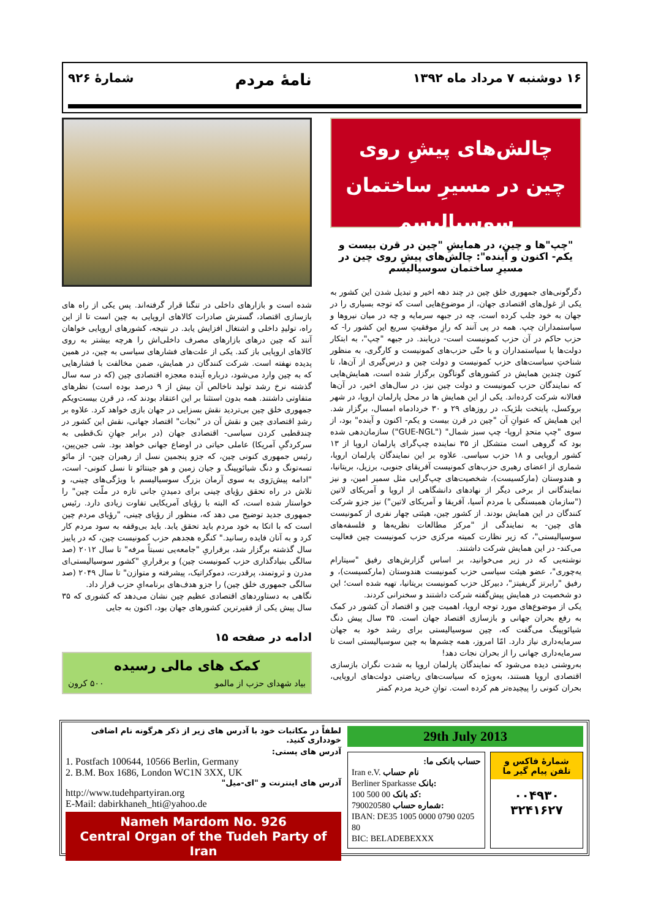۱۶ دوشنبه ۷ مرداد ماه ۱۳۹۲
نامهٔ مردم
شمارهٔ ۹۲۶
چالش‌های پیشِ روی چین در مسیرِ ساختمان سوسیالیسم
"چپ"ها و چین، در همایشِ "چین در قرن بیست و یکم- اکنون و آینده": چالش‌های پیشِ روی چین در مسیرِ ساختمان سوسیالیسم
دگرگونی‌های جمهوری خلق چین در چند دهه اخیر و تبدیل شدن این کشور به یکی از غول‌های اقتصادی جهان، از موضوع‌هایی است که توجه بسیاری را در جهان به خود جلب کرده است، چه در جبهه سرمایه و چه در میان نیروها و سیاستمداران چپ. همه در پی آنند که رازِ موفقیتِ سریع این کشور را- که حزب حاکم در آن حزب کمونیست است- دریابند. در جبهه "چپ"، به ابتکار دولت‌ها یا سیاستمداران و یا حتّی حزب‌های کمونیست و کارگری، به منظور شناختِ سیاست‌های حزب کمونیست و دولت چین و درس‌گیری از آن‌ها، تا کنون چندین همایش در کشورهای گوناگون برگزار شده است، همایش‌هایی که نمایندگان حزب کمونیست و دولت چین نیز، در سال‌های اخیر، در آن‌ها فعالانه شرکت کرده‌اند. یکی از این همایش ها در محل پارلمان اروپا، در شهر بروکسل، پایتخت بلژیک، در روزهای ۲۹ و ۳۰ خردادماه امسال، برگزار شد. این همایش که عنوانِ آن "چین در قرن بیست و یکم- اکنون و آینده" بود، از سوی "چپ متحدِ اروپا- چپ سبز شمال" ("GUE-NGL") سازمان‌دهی شده بود که گروهی است متشکل از ۳۵ نماینده چپ‌گرای پارلمان اروپا از ۱۳ کشور اروپایی و ۱۸ حزب سیاسی. علاوه بر این نمایندگان پارلمان اروپا، شماری از اعضای رهبری حزب‌های کمونیست آفریقای جنوبی، برزیل، بریتانیا، و هندوستان (مارکسیست)، شخصیت‌های چپ‌گرایی مثل سمیر امین، و نیز نمایندگانی از برخی دیگر از نهادهای دانشگاهی از اروپا و آمریکای لاتین ("سازمان همبستگی با مردم آسیا، آفریقا و آمریکای لاتین") نیز جزو شرکت کنندگان در این همایش بودند. از کشور چین، هیئتی چهار نفری از کمونیست های چین- به نمایندگی از "مرکز مطالعات نظریه‌ها و فلسفه‌های سوسیالیستی"، که زیر نظارت کمیته مرکزی حزب کمونیست چین فعالیت می‌کند- در این همایش شرکت داشتند.
نوشته‌یی که در زیر می‌خوانید، بر اساس گزارش‌های رفیق "سیتارام یه‌چوری"، عضو هیئت سیاسی حزب کمونیست هندوستان (مارکسیست)، و رفیق "رابرتز گریفیتز"، دبیرکل حزب کمونیست بریتانیا، تهیه شده است؛ این دو شخصیت در همایش پیش‌گفته شرکت داشتند و سخنرانی کردند.
یکی از موضوع‌های مورد توجه اروپا، اهمیت چین و اقتصاد آن کشور در کمک به رفع بحران جهانی و بازسازی اقتصاد جهان است. ۳۵ سال پیش دنگ شیائوپینگ می‌گفت که، چین سوسیالیستی برای رشد خود به جهان سرمایه‌داری نیاز دارد. امّا امروز، همه چشم‌ها به چین سوسیالیستی است تا سرمایه‌داری جهانی را از بحران نجات دهد!
به‌روشنی دیده می‌شود که نمایندگان پارلمان اروپا به شدت نگران بازسازی اقتصادی اروپا هستند، به‌ویژه که سیاست‌های ریاضتی دولت‌های اروپایی، بحران کنونی را پیچیده‌تر هم کرده است. توانِ خرید مردم کمتر
شده است و بازارهای داخلی در تنگنا قرار گرفته‌اند. پس یکی از راه های بازسازی اقتصاد، گسترش صادرات کالاهای اروپایی به چین است تا از این راه، تولیدِ داخلی و اشتغال افزایش یابد. در نتیجه، کشورهای اروپایی خواهان آنند که چین درهای بازارهای مصرف داخلی‌اش را هرچه بیشتر به روی کالاهای اروپایی باز کند. یکی از علت‌های فشارهای سیاسی به چین، در همین پدیده نهفته است. شرکت کنندگان در همایش، ضمن مخالفت با فشارهایی که به چین وارد می‌شود، درباره آینده معجزه اقتصادی چین (که در سه سال گذشته نرخ رشد تولید ناخالص آن بیش از ۹ درصد بوده است) نظرهای متفاوتی داشتند. همه بدون استثنا بر این اعتقاد بودند که، در قرن بیست‌ویکم جمهوری خلق چین بی‌تردید نقش بسزایی در جهان بازی خواهد کرد. علاوه بر رشدِ اقتصادی چین و نقش آن در "نجات" اقتصاد جهانی، نقش این کشور در چندقطبی کردن سیاسی- اقتصادی جهان (در برابر جهانِ تک‌قطبی به سرکردگیِ آمریکا) عاملی حیاتی در اوضاع جهانی خواهد بود. شی جین‌پین، رئیس جمهوری کنونی چین، که جزو پنجمین نسل از رهبران چین- از مائو تسه‌تونگ و دنگ شیائوپینگ و جیان زمین و هو جینتائو تا نسل کنونی- است، "ادامه پیش‌رَوی به سوی آرمان بزرگ سوسیالیسم با ویژگی‌های چینی، و تلاش در راه تحقق رؤیای چینی برای دمیدنِ جانی تازه در ملّت چین" را خواستار شده است، که البته با رؤیای آمریکایی تفاوت زیادی دارد. رئیس جمهوری جدید توضیح می دهد که، منظور از رؤیای چینی، "رؤیای مردم چین است که با اتکا به خود مردم باید تحقق یابد. باید بی‌وقفه به سود مردم کار کرد و به آنان فایده رسانید." کنگره هجدهم حزب کمونیست چین، که در پاییز سال گذشته برگزار شد، برقراریِ "جامعه‌یی نسبتاً مرفه" تا سال ۲۰۱۲ (صد سالگی بنیادگذاری حزب کمونیست چین) و برقراریِ "کشور سوسیالیستی‌ای مدرن و ثروتمند، پرقدرت، دموکراتیک، پیشرفته و متوازن" تا سال ۲۰۴۹ (صد سالگی جمهوری خلق چین) را جزو هدف‌های برنامه‌ایِ حزب قرار داد.
نگاهی به دستاوردهای اقتصادی عظیم چین نشان می‌دهد که کشوری که ۳۵ سال پیش یکی از فقیرترین کشورهای جهان بود، اکنون به جایی
ادامه در صفحه ۱۵
کمک های مالی رسیده
بیاد شهدای حزب از مالمو ۵۰۰ کرون
29th July 2013
حساب بانکی ما:
Iran e.V. نام حساب
Berliner Sparkasse بانک:
100 500 00 کد بانک:
790020580 شماره حساب:
IBAN: DE35 1005 0000 0790 0205 80
BIC: BELADEBEXXX
شمارهٔ فاکس و تلفن پیام گیر ما
۰۰۴۹۳۰
۳۲۴۱۶۲۷
لطفاً در مکاتبات خود با آدرس های زیر از ذکر هرگونه نام اضافی خودداری کنید.
آدرس های پستی:
1. Postfach 100644, 10566 Berlin, Germany
2. B.M. Box 1686, London WC1N 3XX, UK
آدرس های اینترنت و "ای-میل"
http://www.tudehpartyiran.org
E-Mail: dabirkhaneh_hti@yahoo.de
Nameh Mardom No. 926
Central Organ of the Tudeh Party of Iran